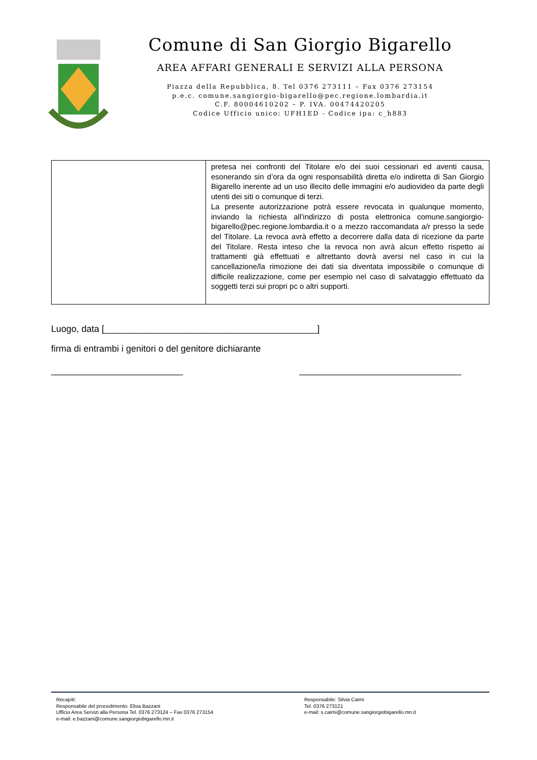Comune di San Giorgio Bigarello
AREA AFFARI GENERALI E SERVIZI ALLA PERSONA
Piazza della Repubblica, 8. Tel 0376 273111 – Fax 0376 273154
p.e.c. comune.sangiorgio-bigarello@pec.regione.lombardia.it
C.F. 80004610202 – P. IVA. 00474420205
Codice Ufficio unico: UFH1ED - Codice ipa: c_h883
| | pretesa nei confronti del Titolare e/o dei suoi cessionari ed aventi causa, esonerando sin d’ora da ogni responsabilità diretta e/o indiretta di San Giorgio Bigarello inerente ad un uso illecito delle immagini e/o audiovideo da parte degli utenti dei siti o comunque di terzi. La presente autorizzazione potrà essere revocata in qualunque momento, inviando la richiesta all’indirizzo di posta elettronica comune.sangiorgio-bigarello@pec.regione.lombardia.it o a mezzo raccomandata a/r presso la sede del Titolare. La revoca avrà effetto a decorrere dalla data di ricezione da parte del Titolare. Resta inteso che la revoca non avrà alcun effetto rispetto ai trattamenti già effettuati e altrettanto dovrà aversi nel caso in cui la cancellazione/la rimozione dei dati sia diventata impossibile o comunque di difficile realizzazione, come per esempio nel caso di salvataggio effettuato da soggetti terzi sui propri pc o altri supporti. |
Luogo, data [__________________________________________]
firma di entrambi i genitori o del genitore dichiarante
__________________________ ________________________________
Recapiti:
Responsabile del procedimento: Elisa Bazzani
Ufficio Area Servizi alla Persona Tel. 0376 273124 – Fax 0376 273154
e-mail: e.bazzani@comune.sangiorgiobigarello.mn.it
Responsabile: Silvia Caimi
Tel. 0376 273121
e-mail: s.caimi@comune.sangiorgiobigarello.mn.it